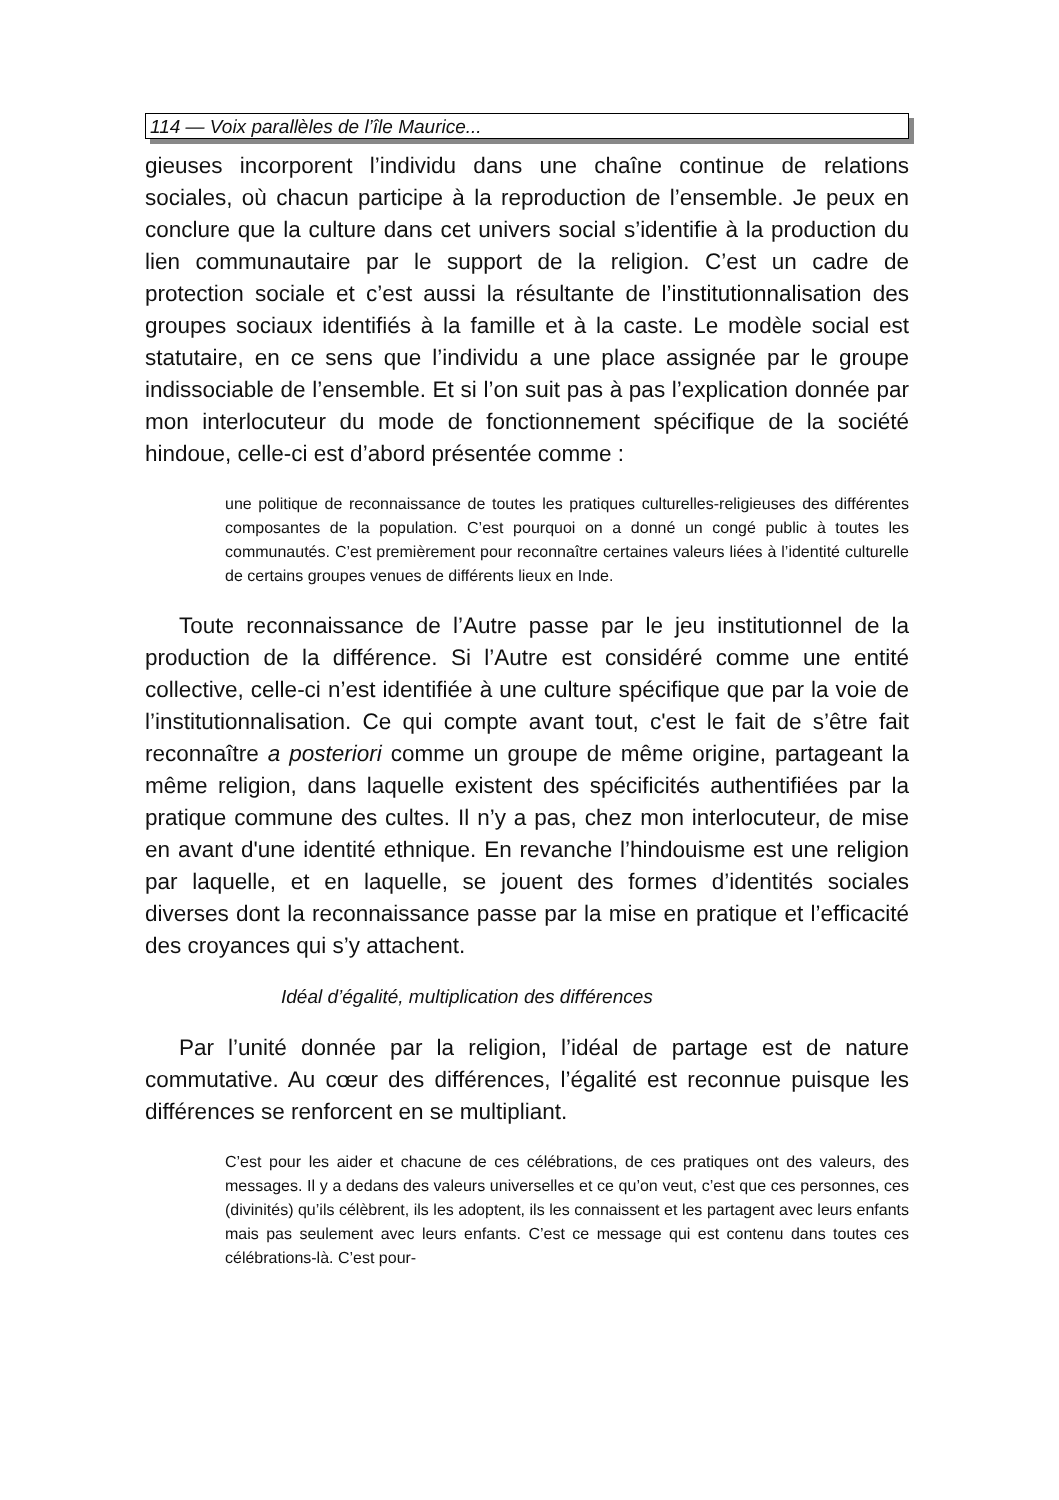114 — Voix parallèles de l’île Maurice...
gieuses incorporent l’individu dans une chaîne continue de relations sociales, où chacun participe à la reproduction de l’ensemble. Je peux en conclure que la culture dans cet univers social s’identifie à la production du lien communautaire par le support de la religion. C’est un cadre de protection sociale et c’est aussi la résultante de l’institutionnalisation des groupes sociaux identifiés à la famille et à la caste. Le modèle social est statutaire, en ce sens que l’individu a une place assignée par le groupe indissociable de l’ensemble. Et si l’on suit pas à pas l’explication donnée par mon interlocuteur du mode de fonctionnement spécifique de la société hindoue, celle-ci est d’abord présentée comme :
une politique de reconnaissance de toutes les pratiques culturelles-religieuses des différentes composantes de la population. C’est pourquoi on a donné un congé public à toutes les communautés. C’est premièrement pour reconnaître certaines valeurs liées à l’identité culturelle de certains groupes venues de différents lieux en Inde.
Toute reconnaissance de l’Autre passe par le jeu institutionnel de la production de la différence. Si l’Autre est considéré comme une entité collective, celle-ci n’est identifiée à une culture spécifique que par la voie de l’institutionnalisation. Ce qui compte avant tout, c'est le fait de s’être fait reconnaître a posteriori comme un groupe de même origine, partageant la même religion, dans laquelle existent des spécificités authentifiées par la pratique commune des cultes. Il n’y a pas, chez mon interlocuteur, de mise en avant d'une identité ethnique. En revanche l’hindouisme est une religion par laquelle, et en laquelle, se jouent des formes d’identités sociales diverses dont la reconnaissance passe par la mise en pratique et l’efficacité des croyances qui s’y attachent.
Idéal d’égalité, multiplication des différences
Par l’unité donnée par la religion, l’idéal de partage est de nature commutative. Au cœur des différences, l’égalité est reconnue puisque les différences se renforcent en se multipliant.
C’est pour les aider et chacune de ces célébrations, de ces pratiques ont des valeurs, des messages. Il y a dedans des valeurs universelles et ce qu’on veut, c’est que ces personnes, ces (divinités) qu’ils célèbrent, ils les adoptent, ils les connaissent et les partagent avec leurs enfants mais pas seulement avec leurs enfants. C’est ce message qui est contenu dans toutes ces célébrations-là. C’est pour-